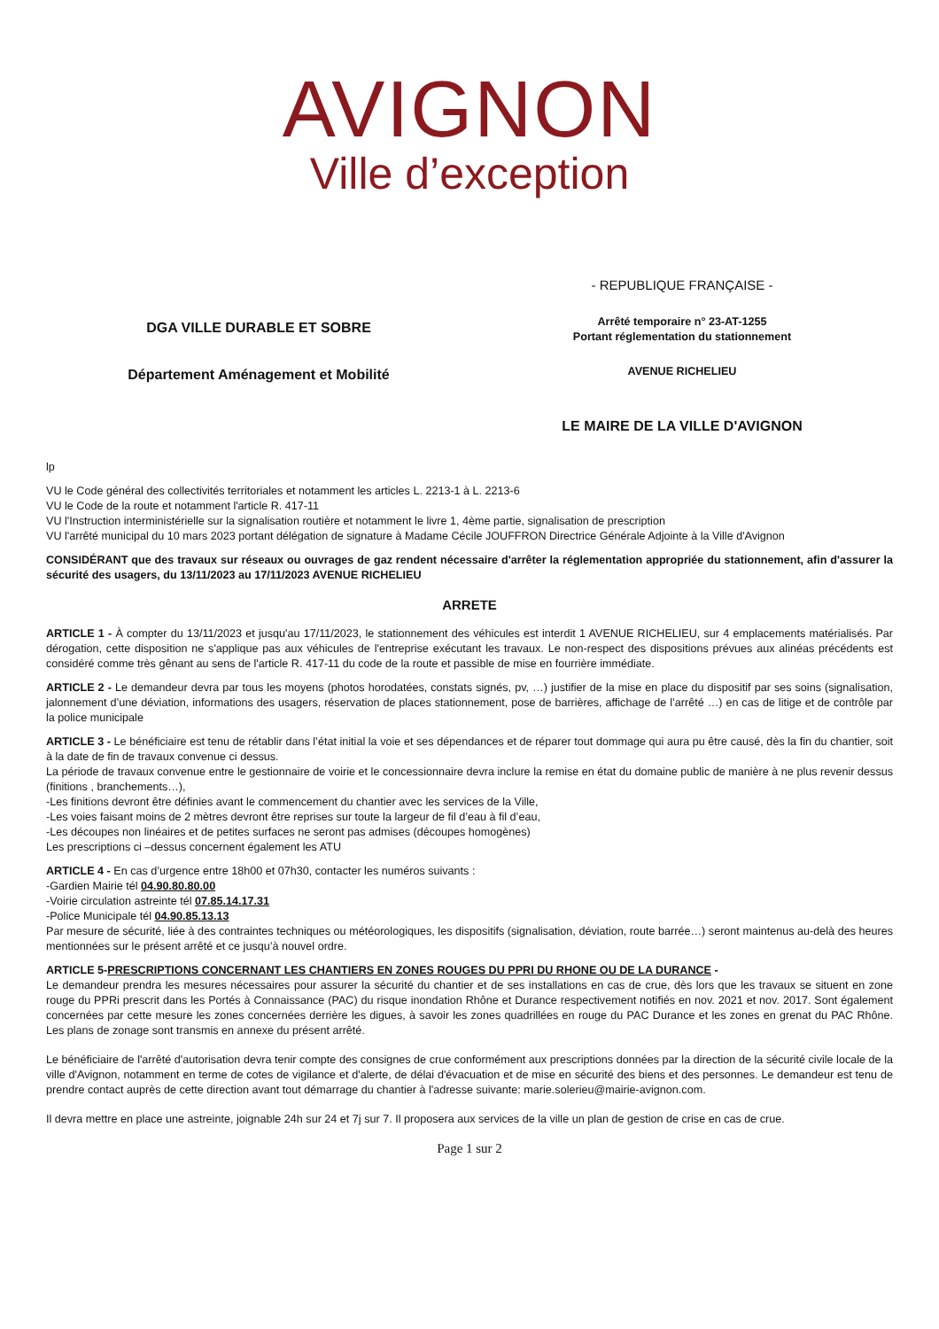AVIGNON
Ville d’exception
DGA VILLE DURABLE ET SOBRE
Département Aménagement et Mobilité
- REPUBLIQUE FRANÇAISE -
Arrêté temporaire n° 23-AT-1255
Portant réglementation du stationnement
AVENUE RICHELIEU
LE MAIRE DE LA VILLE D'AVIGNON
lp
VU le Code général des collectivités territoriales et notamment les articles L. 2213-1 à L. 2213-6
VU le Code de la route et notamment l'article R. 417-11
VU l'Instruction interministérielle sur la signalisation routière et notamment le livre 1, 4ème partie, signalisation de prescription
VU l'arrêté municipal du 10 mars 2023 portant délégation de signature à Madame Cécile JOUFFRON Directrice Générale Adjointe à la Ville d'Avignon
CONSIDÉRANT que des travaux sur réseaux ou ouvrages de gaz rendent nécessaire d'arrêter la réglementation appropriée du stationnement, afin d'assurer la sécurité des usagers, du 13/11/2023 au 17/11/2023 AVENUE RICHELIEU
ARRETE
ARTICLE 1 - À compter du 13/11/2023 et jusqu'au 17/11/2023, le stationnement des véhicules est interdit 1 AVENUE RICHELIEU, sur 4 emplacements matérialisés. Par dérogation, cette disposition ne s'applique pas aux véhicules de l'entreprise exécutant les travaux. Le non-respect des dispositions prévues aux alinéas précédents est considéré comme très gênant au sens de l'article R. 417-11 du code de la route et passible de mise en fourrière immédiate.
ARTICLE 2 - Le demandeur devra par tous les moyens (photos horodatées, constats signés, pv, …) justifier de la mise en place du dispositif par ses soins (signalisation, jalonnement d’une déviation, informations des usagers, réservation de places stationnement, pose de barrières, affichage de l’arrêté …) en cas de litige et de contrôle par la police municipale
ARTICLE 3 - Le bénéficiaire est tenu de rétablir dans l’état initial la voie et ses dépendances et de réparer tout dommage qui aura pu être causé, dès la fin du chantier, soit à la date de fin de travaux convenue ci dessus.
La période de travaux convenue entre le gestionnaire de voirie et le concessionnaire devra inclure la remise en état du domaine public de manière à ne plus revenir dessus (finitions , branchements…),
-Les finitions devront être définies avant le commencement du chantier avec les services de la Ville,
-Les voies faisant moins de 2 mètres devront être reprises sur toute la largeur de fil d’eau à fil d’eau,
-Les découpes non linéaires et de petites surfaces ne seront pas admises (découpes homogènes)
Les prescriptions ci –dessus concernent également les ATU
ARTICLE 4 - En cas d’urgence entre 18h00 et 07h30, contacter les numéros suivants :
-Gardien Mairie tél 04.90.80.80.00
-Voirie circulation astreinte tél 07.85.14.17.31
-Police Municipale tél 04.90.85.13.13
Par mesure de sécurité, liée à des contraintes techniques ou météorologiques, les dispositifs (signalisation, déviation, route barrée…) seront maintenus au-delà des heures mentionnées sur le présent arrêté et ce jusqu’à nouvel ordre.
ARTICLE 5-PRESCRIPTIONS CONCERNANT LES CHANTIERS EN ZONES ROUGES DU PPRI DU RHONE OU DE LA DURANCE -
Le demandeur prendra les mesures nécessaires pour assurer la sécurité du chantier et de ses installations en cas de crue, dès lors que les travaux se situent en zone rouge du PPRi prescrit dans les Portés à Connaissance (PAC) du risque inondation Rhône et Durance respectivement notifiés en nov. 2021 et nov. 2017. Sont également concernées par cette mesure les zones concernées derrière les digues, à savoir les zones quadrillées en rouge du PAC Durance et les zones en grenat du PAC Rhône. Les plans de zonage sont transmis en annexe du présent arrêté.
Le bénéficiaire de l'arrêté d'autorisation devra tenir compte des consignes de crue conformément aux prescriptions données par la direction de la sécurité civile locale de la ville d'Avignon, notamment en terme de cotes de vigilance et d'alerte, de délai d'évacuation et de mise en sécurité des biens et des personnes. Le demandeur est tenu de prendre contact auprès de cette direction avant tout démarrage du chantier à l'adresse suivante: marie.solerieu@mairie-avignon.com.
Il devra mettre en place une astreinte, joignable 24h sur 24 et 7j sur 7. Il proposera aux services de la ville un plan de gestion de crise en cas de crue.
Page 1 sur 2